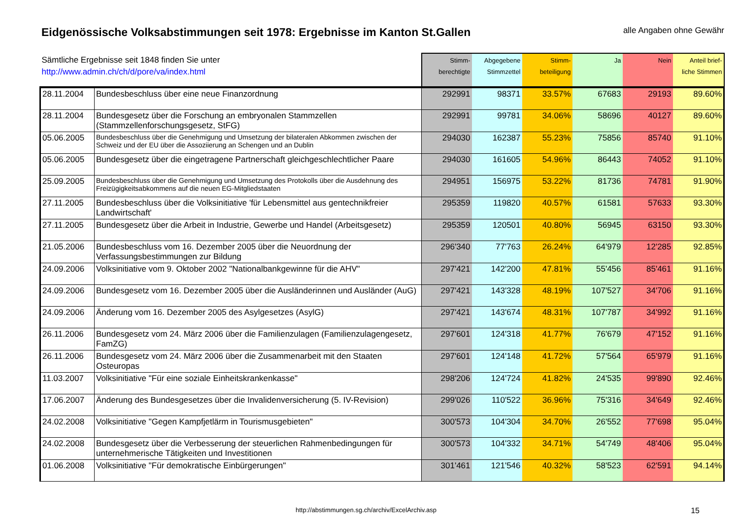Eidgenössische Volksabstimmungen seit 1978: Ergebnisse im Kanton St.Gallen
alle Angaben ohne Gewähr
| Sämtliche Ergebnisse seit 1848 finden Sie unter http://www.admin.ch/ch/d/pore/va/index.html | | Stimm- berechtigte | Abgegebene Stimmzettel | Stimm- beteiligung | Ja | Nein | Anteil brief- liche Stimmen |
| --- | --- | --- | --- | --- | --- | --- | --- |
| 28.11.2004 | Bundesbeschluss über eine neue Finanzordnung | 292991 | 98371 | 33.57% | 67683 | 29193 | 89.60% |
| 28.11.2004 | Bundesgesetz über die Forschung an embryonalen Stammzellen (Stammzellenforschungsgesetz, StFG) | 292991 | 99781 | 34.06% | 58696 | 40127 | 89.60% |
| 05.06.2005 | Bundesbeschluss über die Genehmigung und Umsetzung der bilateralen Abkommen zwischen der Schweiz und der EU über die Assoziierung an Schengen und an Dublin | 294030 | 162387 | 55.23% | 75856 | 85740 | 91.10% |
| 05.06.2005 | Bundesgesetz über die eingetragene Partnerschaft gleichgeschlechtlicher Paare | 294030 | 161605 | 54.96% | 86443 | 74052 | 91.10% |
| 25.09.2005 | Bundesbeschluss über die Genehmigung und Umsetzung des Protokolls über die Ausdehnung des Freizügigkeitsabkommens auf die neuen EG-Mitgliedstaaten | 294951 | 156975 | 53.22% | 81736 | 74781 | 91.90% |
| 27.11.2005 | Bundesbeschluss über die Volksinitiative 'für Lebensmittel aus gentechnikfreier Landwirtschaft' | 295359 | 119820 | 40.57% | 61581 | 57633 | 93.30% |
| 27.11.2005 | Bundesgesetz über die Arbeit in Industrie, Gewerbe und Handel (Arbeitsgesetz) | 295359 | 120501 | 40.80% | 56945 | 63150 | 93.30% |
| 21.05.2006 | Bundesbeschluss vom 16. Dezember 2005 über die Neuordnung der Verfassungsbestimmungen zur Bildung | 296'340 | 77'763 | 26.24% | 64'979 | 12'285 | 92.85% |
| 24.09.2006 | Volksinitiative vom 9. Oktober 2002 "Nationalbankgewinne für die AHV" | 297'421 | 142'200 | 47.81% | 55'456 | 85'461 | 91.16% |
| 24.09.2006 | Bundesgesetz vom 16. Dezember 2005 über die Ausländerinnen und Ausländer (AuG) | 297'421 | 143'328 | 48.19% | 107'527 | 34'706 | 91.16% |
| 24.09.2006 | Änderung vom 16. Dezember 2005 des Asylgesetzes (AsylG) | 297'421 | 143'674 | 48.31% | 107'787 | 34'992 | 91.16% |
| 26.11.2006 | Bundesgesetz vom 24. März 2006 über die Familienzulagen (Familienzulagengesetz, FamZG) | 297'601 | 124'318 | 41.77% | 76'679 | 47'152 | 91.16% |
| 26.11.2006 | Bundesgesetz vom 24. März 2006 über die Zusammenarbeit mit den Staaten Osteuropas | 297'601 | 124'148 | 41.72% | 57'564 | 65'979 | 91.16% |
| 11.03.2007 | Volksinitiative "Für eine soziale Einheitskrankenkasse" | 298'206 | 124'724 | 41.82% | 24'535 | 99'890 | 92.46% |
| 17.06.2007 | Änderung des Bundesgesetzes über die Invalidenversicherung (5. IV-Revision) | 299'026 | 110'522 | 36.96% | 75'316 | 34'649 | 92.46% |
| 24.02.2008 | Volksinitiative "Gegen Kampfjetlärm in Tourismusgebieten" | 300'573 | 104'304 | 34.70% | 26'552 | 77'698 | 95.04% |
| 24.02.2008 | Bundesgesetz über die Verbesserung der steuerlichen Rahmenbedingungen für unternehmerische Tätigkeiten und Investitionen | 300'573 | 104'332 | 34.71% | 54'749 | 48'406 | 95.04% |
| 01.06.2008 | Volksinitiative "Für demokratische Einbürgerungen" | 301'461 | 121'546 | 40.32% | 58'523 | 62'591 | 94.14% |
http://abstimmungen.sg.ch/archiv/ExcelArchiv.asp 15